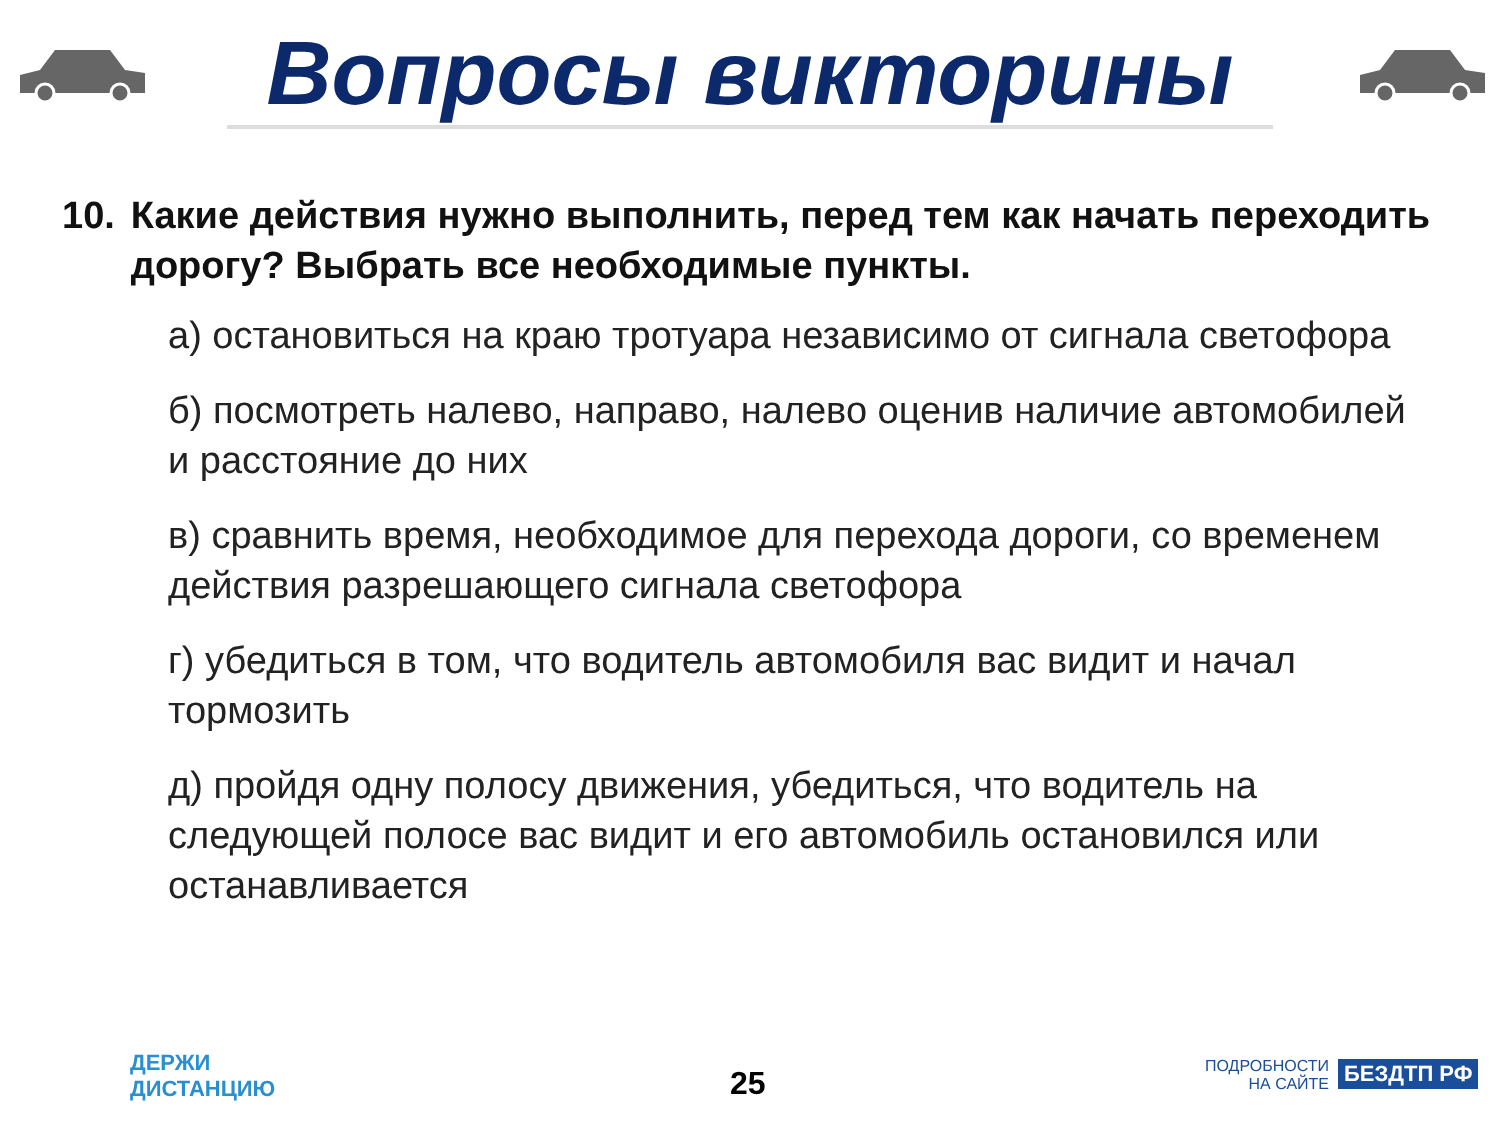Вопросы викторины
10. Какие действия нужно выполнить, перед тем как начать переходить дорогу? Выбрать все необходимые пункты.
а) остановиться на краю тротуара независимо от сигнала светофора
б) посмотреть налево, направо, налево оценив наличие автомобилей и расстояние до них
в) сравнить время, необходимое для перехода дороги, со временем действия разрешающего сигнала светофора
г) убедиться в том, что водитель автомобиля вас видит и начал тормозить
д) пройдя одну полосу движения, убедиться, что водитель на следующей полосе вас видит и его автомобиль остановился или останавливается
ДЕРЖИ
ДИСТАНЦИЮ
25
ПОДРОБНОСТИ
НА САЙТЕ
БЕЗДТП РФ